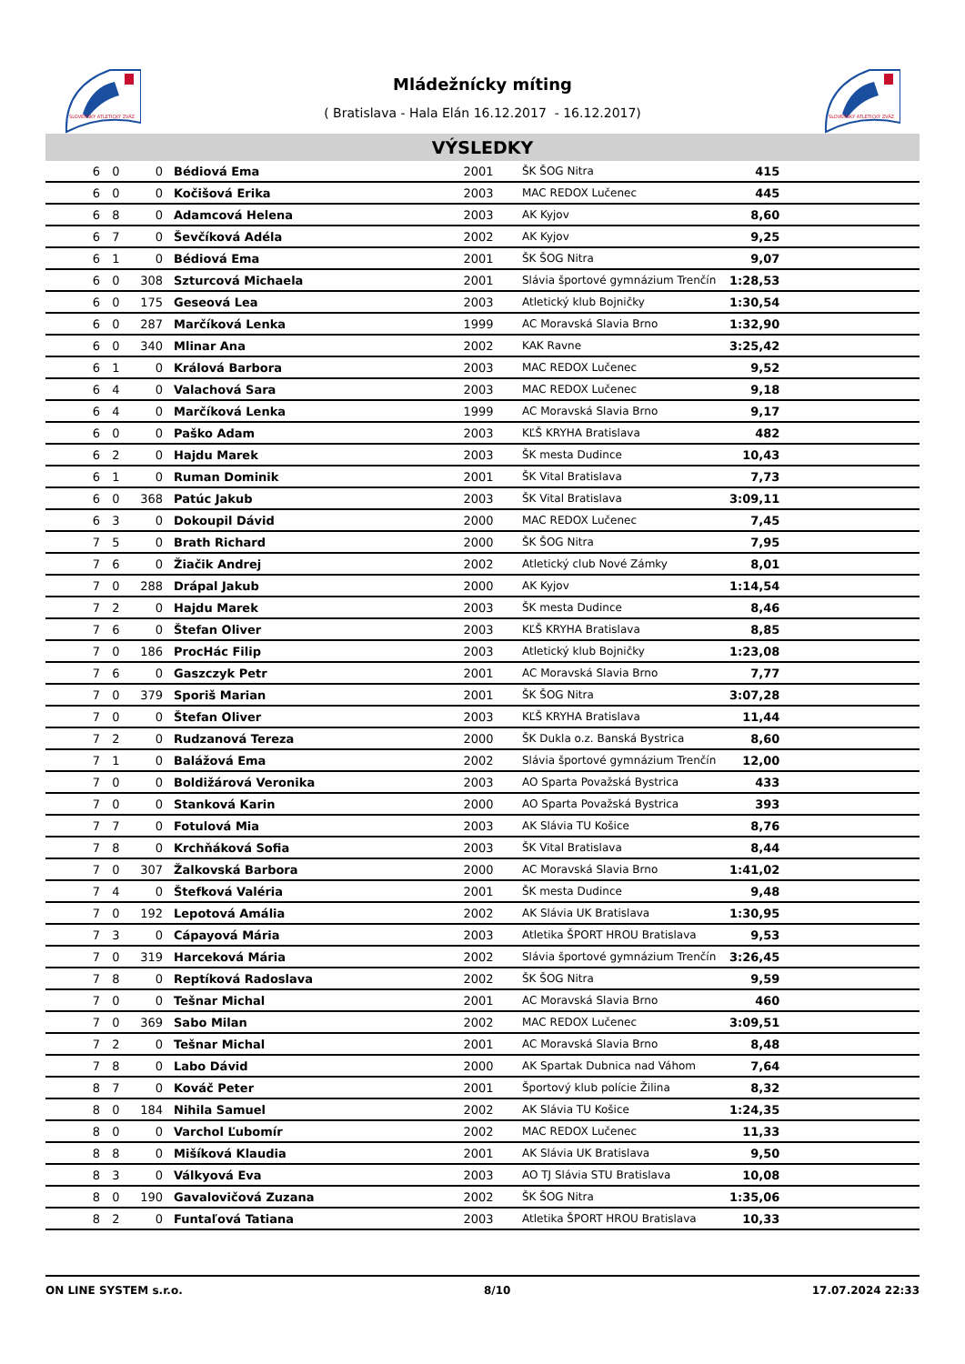SLOVENSKÝ ATLETICKÝ ZVÄZ
SLOVENSKÝ ATLETICKÝ ZVÄZ
Mládežnícky míting
( Bratislava - Hala Elán 16.12.2017 - 16.12.2017)
VÝSLEDKY
| 6 | 0 | 0 | Bédiová Ema | 2001 | ŠK ŠOG Nitra | 415 | |
| 6 | 0 | 0 | Kočišová Erika | 2003 | MAC REDOX Lučenec | 445 | |
| 6 | 8 | 0 | Adamcová Helena | 2003 | AK Kyjov | 8,60 | |
| 6 | 7 | 0 | Ševčíková Adéla | 2002 | AK Kyjov | 9,25 | |
| 6 | 1 | 0 | Bédiová Ema | 2001 | ŠK ŠOG Nitra | 9,07 | |
| 6 | 0 | 308 | Szturcová Michaela | 2001 | Slávia športové gymnázium Trenčín | 1:28,53 | |
| 6 | 0 | 175 | Geseová Lea | 2003 | Atletický klub Bojničky | 1:30,54 | |
| 6 | 0 | 287 | Marčíková Lenka | 1999 | AC Moravská Slavia Brno | 1:32,90 | |
| 6 | 0 | 340 | Mlinar Ana | 2002 | KAK Ravne | 3:25,42 | |
| 6 | 1 | 0 | Králová Barbora | 2003 | MAC REDOX Lučenec | 9,52 | |
| 6 | 4 | 0 | Valachová Sara | 2003 | MAC REDOX Lučenec | 9,18 | |
| 6 | 4 | 0 | Marčíková Lenka | 1999 | AC Moravská Slavia Brno | 9,17 | |
| 6 | 0 | 0 | Paško Adam | 2003 | KĽŠ KRYHA Bratislava | 482 | |
| 6 | 2 | 0 | Hajdu Marek | 2003 | ŠK mesta Dudince | 10,43 | |
| 6 | 1 | 0 | Ruman Dominik | 2001 | ŠK Vital Bratislava | 7,73 | |
| 6 | 0 | 368 | Patúc Jakub | 2003 | ŠK Vital Bratislava | 3:09,11 | |
| 6 | 3 | 0 | Dokoupil Dávid | 2000 | MAC REDOX Lučenec | 7,45 | |
| 7 | 5 | 0 | Brath Richard | 2000 | ŠK ŠOG Nitra | 7,95 | |
| 7 | 6 | 0 | Žiačik Andrej | 2002 | Atletický club Nové Zámky | 8,01 | |
| 7 | 0 | 288 | Drápal Jakub | 2000 | AK Kyjov | 1:14,54 | |
| 7 | 2 | 0 | Hajdu Marek | 2003 | ŠK mesta Dudince | 8,46 | |
| 7 | 6 | 0 | Štefan Oliver | 2003 | KĽŠ KRYHA Bratislava | 8,85 | |
| 7 | 0 | 186 | ProcHác Filip | 2003 | Atletický klub Bojničky | 1:23,08 | |
| 7 | 6 | 0 | Gaszczyk Petr | 2001 | AC Moravská Slavia Brno | 7,77 | |
| 7 | 0 | 379 | Sporiš Marian | 2001 | ŠK ŠOG Nitra | 3:07,28 | |
| 7 | 0 | 0 | Štefan Oliver | 2003 | KĽŠ KRYHA Bratislava | 11,44 | |
| 7 | 2 | 0 | Rudzanová Tereza | 2000 | ŠK Dukla o.z. Banská Bystrica | 8,60 | |
| 7 | 1 | 0 | Balážová Ema | 2002 | Slávia športové gymnázium Trenčín | 12,00 | |
| 7 | 0 | 0 | Boldižárová Veronika | 2003 | AO Sparta Považská Bystrica | 433 | |
| 7 | 0 | 0 | Stanková Karin | 2000 | AO Sparta Považská Bystrica | 393 | |
| 7 | 7 | 0 | Fotulová Mia | 2003 | AK Slávia TU Košice | 8,76 | |
| 7 | 8 | 0 | Krchňáková Sofia | 2003 | ŠK Vital Bratislava | 8,44 | |
| 7 | 0 | 307 | Žalkovská Barbora | 2000 | AC Moravská Slavia Brno | 1:41,02 | |
| 7 | 4 | 0 | Štefková Valéria | 2001 | ŠK mesta Dudince | 9,48 | |
| 7 | 0 | 192 | Lepotová Amália | 2002 | AK Slávia UK Bratislava | 1:30,95 | |
| 7 | 3 | 0 | Cápayová Mária | 2003 | Atletika ŠPORT HROU Bratislava | 9,53 | |
| 7 | 0 | 319 | Harceková Mária | 2002 | Slávia športové gymnázium Trenčín | 3:26,45 | |
| 7 | 8 | 0 | Reptíková Radoslava | 2002 | ŠK ŠOG Nitra | 9,59 | |
| 7 | 0 | 0 | Tešnar Michal | 2001 | AC Moravská Slavia Brno | 460 | |
| 7 | 0 | 369 | Sabo Milan | 2002 | MAC REDOX Lučenec | 3:09,51 | |
| 7 | 2 | 0 | Tešnar Michal | 2001 | AC Moravská Slavia Brno | 8,48 | |
| 7 | 8 | 0 | Labo Dávid | 2000 | AK Spartak Dubnica nad Váhom | 7,64 | |
| 8 | 7 | 0 | Kováč Peter | 2001 | Športový klub polície Žilina | 8,32 | |
| 8 | 0 | 184 | Nihila Samuel | 2002 | AK Slávia TU Košice | 1:24,35 | |
| 8 | 0 | 0 | Varchol Ľubomír | 2002 | MAC REDOX Lučenec | 11,33 | |
| 8 | 8 | 0 | Mišíková Klaudia | 2001 | AK Slávia UK Bratislava | 9,50 | |
| 8 | 3 | 0 | Válkyová Eva | 2003 | AO TJ Slávia STU Bratislava | 10,08 | |
| 8 | 0 | 190 | Gavalovičová Zuzana | 2002 | ŠK ŠOG Nitra | 1:35,06 | |
| 8 | 2 | 0 | Funtaľová Tatiana | 2003 | Atletika ŠPORT HROU Bratislava | 10,33 | |
ON LINE SYSTEM s.r.o. 8/10 17.07.2024 22:33